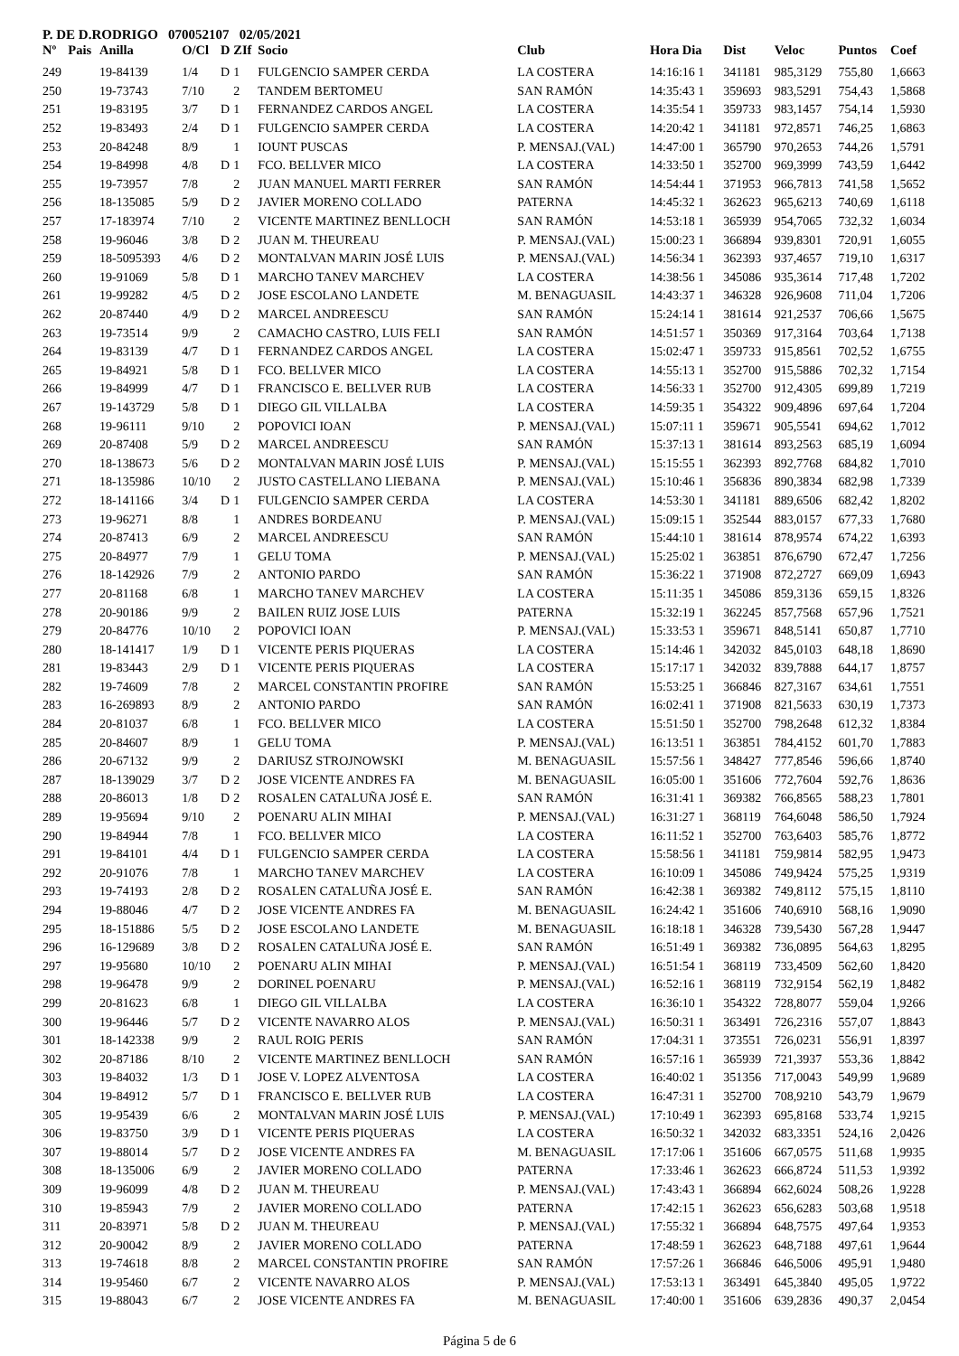P. DE D.RODRIGO 070052107 02/05/2021
| Nº | Pais | Anilla | O/Cl | D | ZIf | Socio | Club | Hora Dia | Dist | Veloc | Puntos | Coef |
| --- | --- | --- | --- | --- | --- | --- | --- | --- | --- | --- | --- | --- |
| 249 | | 19-84139 | 1/4 | D | 1 | FULGENCIO SAMPER CERDA | LA COSTERA | 14:16:16 1 | 341181 | 985,3129 | 755,80 | 1,6663 |
| 250 | | 19-73743 | 7/10 | | 2 | TANDEM BERTOMEU | SAN RAMÓN | 14:35:43 1 | 359693 | 983,5291 | 754,43 | 1,5868 |
| 251 | | 19-83195 | 3/7 | D | 1 | FERNANDEZ CARDOS ANGEL | LA COSTERA | 14:35:54 1 | 359733 | 983,1457 | 754,14 | 1,5930 |
| 252 | | 19-83493 | 2/4 | D | 1 | FULGENCIO SAMPER CERDA | LA COSTERA | 14:20:42 1 | 341181 | 972,8571 | 746,25 | 1,6863 |
| 253 | | 20-84248 | 8/9 | | 1 | IOUNT PUSCAS | P. MENSAJ.(VAL) | 14:47:00 1 | 365790 | 970,2653 | 744,26 | 1,5791 |
| 254 | | 19-84998 | 4/8 | D | 1 | FCO. BELLVER MICO | LA COSTERA | 14:33:50 1 | 352700 | 969,3999 | 743,59 | 1,6442 |
| 255 | | 19-73957 | 7/8 | | 2 | JUAN MANUEL MARTI FERRER | SAN RAMÓN | 14:54:44 1 | 371953 | 966,7813 | 741,58 | 1,5652 |
| 256 | | 18-135085 | 5/9 | D | 2 | JAVIER MORENO COLLADO | PATERNA | 14:45:32 1 | 362623 | 965,6213 | 740,69 | 1,6118 |
| 257 | | 17-183974 | 7/10 | | 2 | VICENTE MARTINEZ BENLLOCH | SAN RAMÓN | 14:53:18 1 | 365939 | 954,7065 | 732,32 | 1,6034 |
| 258 | | 19-96046 | 3/8 | D | 2 | JUAN M. THEUREAU | P. MENSAJ.(VAL) | 15:00:23 1 | 366894 | 939,8301 | 720,91 | 1,6055 |
| 259 | | 18-5095393 | 4/6 | D | 2 | MONTALVAN MARIN JOSÉ LUIS | P. MENSAJ.(VAL) | 14:56:34 1 | 362393 | 937,4657 | 719,10 | 1,6317 |
| 260 | | 19-91069 | 5/8 | D | 1 | MARCHO TANEV MARCHEV | LA COSTERA | 14:38:56 1 | 345086 | 935,3614 | 717,48 | 1,7202 |
| 261 | | 19-99282 | 4/5 | D | 2 | JOSE ESCOLANO LANDETE | M. BENAGUASIL | 14:43:37 1 | 346328 | 926,9608 | 711,04 | 1,7206 |
| 262 | | 20-87440 | 4/9 | D | 2 | MARCEL ANDREESCU | SAN RAMÓN | 15:24:14 1 | 381614 | 921,2537 | 706,66 | 1,5675 |
| 263 | | 19-73514 | 9/9 | | 2 | CAMACHO CASTRO, LUIS FELI | SAN RAMÓN | 14:51:57 1 | 350369 | 917,3164 | 703,64 | 1,7138 |
| 264 | | 19-83139 | 4/7 | D | 1 | FERNANDEZ CARDOS ANGEL | LA COSTERA | 15:02:47 1 | 359733 | 915,8561 | 702,52 | 1,6755 |
| 265 | | 19-84921 | 5/8 | D | 1 | FCO. BELLVER MICO | LA COSTERA | 14:55:13 1 | 352700 | 915,5886 | 702,32 | 1,7154 |
| 266 | | 19-84999 | 4/7 | D | 1 | FRANCISCO E. BELLVER RUB | LA COSTERA | 14:56:33 1 | 352700 | 912,4305 | 699,89 | 1,7219 |
| 267 | | 19-143729 | 5/8 | D | 1 | DIEGO GIL VILLALBA | LA COSTERA | 14:59:35 1 | 354322 | 909,4896 | 697,64 | 1,7204 |
| 268 | | 19-96111 | 9/10 | | 2 | POPOVICI IOAN | P. MENSAJ.(VAL) | 15:07:11 1 | 359671 | 905,5541 | 694,62 | 1,7012 |
| 269 | | 20-87408 | 5/9 | D | 2 | MARCEL ANDREESCU | SAN RAMÓN | 15:37:13 1 | 381614 | 893,2563 | 685,19 | 1,6094 |
| 270 | | 18-138673 | 5/6 | D | 2 | MONTALVAN MARIN JOSÉ LUIS | P. MENSAJ.(VAL) | 15:15:55 1 | 362393 | 892,7768 | 684,82 | 1,7010 |
| 271 | | 18-135986 | 10/10 | | 2 | JUSTO CASTELLANO LIEBANA | P. MENSAJ.(VAL) | 15:10:46 1 | 356836 | 890,3834 | 682,98 | 1,7339 |
| 272 | | 18-141166 | 3/4 | D | 1 | FULGENCIO SAMPER CERDA | LA COSTERA | 14:53:30 1 | 341181 | 889,6506 | 682,42 | 1,8202 |
| 273 | | 19-96271 | 8/8 | | 1 | ANDRES BORDEANU | P. MENSAJ.(VAL) | 15:09:15 1 | 352544 | 883,0157 | 677,33 | 1,7680 |
| 274 | | 20-87413 | 6/9 | | 2 | MARCEL ANDREESCU | SAN RAMÓN | 15:44:10 1 | 381614 | 878,9574 | 674,22 | 1,6393 |
| 275 | | 20-84977 | 7/9 | | 1 | GELU TOMA | P. MENSAJ.(VAL) | 15:25:02 1 | 363851 | 876,6790 | 672,47 | 1,7256 |
| 276 | | 18-142926 | 7/9 | | 2 | ANTONIO PARDO | SAN RAMÓN | 15:36:22 1 | 371908 | 872,2727 | 669,09 | 1,6943 |
| 277 | | 20-81168 | 6/8 | | 1 | MARCHO TANEV MARCHEV | LA COSTERA | 15:11:35 1 | 345086 | 859,3136 | 659,15 | 1,8326 |
| 278 | | 20-90186 | 9/9 | | 2 | BAILEN RUIZ JOSE LUIS | PATERNA | 15:32:19 1 | 362245 | 857,7568 | 657,96 | 1,7521 |
| 279 | | 20-84776 | 10/10 | | 2 | POPOVICI IOAN | P. MENSAJ.(VAL) | 15:33:53 1 | 359671 | 848,5141 | 650,87 | 1,7710 |
| 280 | | 18-141417 | 1/9 | D | 1 | VICENTE PERIS PIQUERAS | LA COSTERA | 15:14:46 1 | 342032 | 845,0103 | 648,18 | 1,8690 |
| 281 | | 19-83443 | 2/9 | D | 1 | VICENTE PERIS PIQUERAS | LA COSTERA | 15:17:17 1 | 342032 | 839,7888 | 644,17 | 1,8757 |
| 282 | | 19-74609 | 7/8 | | 2 | MARCEL CONSTANTIN PROFIRE | SAN RAMÓN | 15:53:25 1 | 366846 | 827,3167 | 634,61 | 1,7551 |
| 283 | | 16-269893 | 8/9 | | 2 | ANTONIO PARDO | SAN RAMÓN | 16:02:41 1 | 371908 | 821,5633 | 630,19 | 1,7373 |
| 284 | | 20-81037 | 6/8 | | 1 | FCO. BELLVER MICO | LA COSTERA | 15:51:50 1 | 352700 | 798,2648 | 612,32 | 1,8384 |
| 285 | | 20-84607 | 8/9 | | 1 | GELU TOMA | P. MENSAJ.(VAL) | 16:13:51 1 | 363851 | 784,4152 | 601,70 | 1,7883 |
| 286 | | 20-67132 | 9/9 | | 2 | DARIUSZ STROJNOWSKI | M. BENAGUASIL | 15:57:56 1 | 348427 | 777,8546 | 596,66 | 1,8740 |
| 287 | | 18-139029 | 3/7 | D | 2 | JOSE VICENTE ANDRES FA | M. BENAGUASIL | 16:05:00 1 | 351606 | 772,7604 | 592,76 | 1,8636 |
| 288 | | 20-86013 | 1/8 | D | 2 | ROSALEN CATALUÑA JOSÉ E. | SAN RAMÓN | 16:31:41 1 | 369382 | 766,8565 | 588,23 | 1,7801 |
| 289 | | 19-95694 | 9/10 | | 2 | POENARU ALIN MIHAI | P. MENSAJ.(VAL) | 16:31:27 1 | 368119 | 764,6048 | 586,50 | 1,7924 |
| 290 | | 19-84944 | 7/8 | | 1 | FCO. BELLVER MICO | LA COSTERA | 16:11:52 1 | 352700 | 763,6403 | 585,76 | 1,8772 |
| 291 | | 19-84101 | 4/4 | D | 1 | FULGENCIO SAMPER CERDA | LA COSTERA | 15:58:56 1 | 341181 | 759,9814 | 582,95 | 1,9473 |
| 292 | | 20-91076 | 7/8 | | 1 | MARCHO TANEV MARCHEV | LA COSTERA | 16:10:09 1 | 345086 | 749,9424 | 575,25 | 1,9319 |
| 293 | | 19-74193 | 2/8 | D | 2 | ROSALEN CATALUÑA JOSÉ E. | SAN RAMÓN | 16:42:38 1 | 369382 | 749,8112 | 575,15 | 1,8110 |
| 294 | | 19-88046 | 4/7 | D | 2 | JOSE VICENTE ANDRES FA | M. BENAGUASIL | 16:24:42 1 | 351606 | 740,6910 | 568,16 | 1,9090 |
| 295 | | 18-151886 | 5/5 | D | 2 | JOSE ESCOLANO LANDETE | M. BENAGUASIL | 16:18:18 1 | 346328 | 739,5430 | 567,28 | 1,9447 |
| 296 | | 16-129689 | 3/8 | D | 2 | ROSALEN CATALUÑA JOSÉ E. | SAN RAMÓN | 16:51:49 1 | 369382 | 736,0895 | 564,63 | 1,8295 |
| 297 | | 19-95680 | 10/10 | | 2 | POENARU ALIN MIHAI | P. MENSAJ.(VAL) | 16:51:54 1 | 368119 | 733,4509 | 562,60 | 1,8420 |
| 298 | | 19-96478 | 9/9 | | 2 | DORINEL POENARU | P. MENSAJ.(VAL) | 16:52:16 1 | 368119 | 732,9154 | 562,19 | 1,8482 |
| 299 | | 20-81623 | 6/8 | | 1 | DIEGO GIL VILLALBA | LA COSTERA | 16:36:10 1 | 354322 | 728,8077 | 559,04 | 1,9266 |
| 300 | | 19-96446 | 5/7 | D | 2 | VICENTE NAVARRO ALOS | P. MENSAJ.(VAL) | 16:50:31 1 | 363491 | 726,2316 | 557,07 | 1,8843 |
| 301 | | 18-142338 | 9/9 | | 2 | RAUL ROIG PERIS | SAN RAMÓN | 17:04:31 1 | 373551 | 726,0231 | 556,91 | 1,8397 |
| 302 | | 20-87186 | 8/10 | | 2 | VICENTE MARTINEZ BENLLOCH | SAN RAMÓN | 16:57:16 1 | 365939 | 721,3937 | 553,36 | 1,8842 |
| 303 | | 19-84032 | 1/3 | D | 1 | JOSE V. LOPEZ ALVENTOSA | LA COSTERA | 16:40:02 1 | 351356 | 717,0043 | 549,99 | 1,9689 |
| 304 | | 19-84912 | 5/7 | D | 1 | FRANCISCO E. BELLVER RUB | LA COSTERA | 16:47:31 1 | 352700 | 708,9210 | 543,79 | 1,9679 |
| 305 | | 19-95439 | 6/6 | | 2 | MONTALVAN MARIN JOSÉ LUIS | P. MENSAJ.(VAL) | 17:10:49 1 | 362393 | 695,8168 | 533,74 | 1,9215 |
| 306 | | 19-83750 | 3/9 | D | 1 | VICENTE PERIS PIQUERAS | LA COSTERA | 16:50:32 1 | 342032 | 683,3351 | 524,16 | 2,0426 |
| 307 | | 19-88014 | 5/7 | D | 2 | JOSE VICENTE ANDRES FA | M. BENAGUASIL | 17:17:06 1 | 351606 | 667,0575 | 511,68 | 1,9935 |
| 308 | | 18-135006 | 6/9 | | 2 | JAVIER MORENO COLLADO | PATERNA | 17:33:46 1 | 362623 | 666,8724 | 511,53 | 1,9392 |
| 309 | | 19-96099 | 4/8 | D | 2 | JUAN M. THEUREAU | P. MENSAJ.(VAL) | 17:43:43 1 | 366894 | 662,6024 | 508,26 | 1,9228 |
| 310 | | 19-85943 | 7/9 | | 2 | JAVIER MORENO COLLADO | PATERNA | 17:42:15 1 | 362623 | 656,6283 | 503,68 | 1,9518 |
| 311 | | 20-83971 | 5/8 | D | 2 | JUAN M. THEUREAU | P. MENSAJ.(VAL) | 17:55:32 1 | 366894 | 648,7575 | 497,64 | 1,9353 |
| 312 | | 20-90042 | 8/9 | | 2 | JAVIER MORENO COLLADO | PATERNA | 17:48:59 1 | 362623 | 648,7188 | 497,61 | 1,9644 |
| 313 | | 19-74618 | 8/8 | | 2 | MARCEL CONSTANTIN PROFIRE | SAN RAMÓN | 17:57:26 1 | 366846 | 646,5006 | 495,91 | 1,9480 |
| 314 | | 19-95460 | 6/7 | | 2 | VICENTE NAVARRO ALOS | P. MENSAJ.(VAL) | 17:53:13 1 | 363491 | 645,3840 | 495,05 | 1,9722 |
| 315 | | 19-88043 | 6/7 | | 2 | JOSE VICENTE ANDRES FA | M. BENAGUASIL | 17:40:00 1 | 351606 | 639,2836 | 490,37 | 2,0454 |
Página 5 de 6